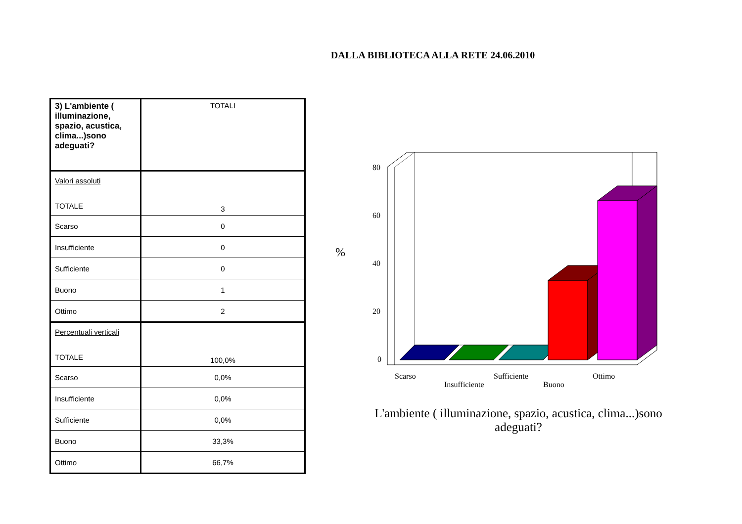DALLA BIBLIOTECA ALLA RETE 24.06.2010
| 3) L'ambiente ( illuminazione, spazio, acustica, clima...)sono adeguati? | TOTALI |
| Valori assoluti TOTALE | 3 |
| Scarso | 0 |
| Insufficiente | 0 |
| Sufficiente | 0 |
| Buono | 1 |
| Ottimo | 2 |
| Percentuali verticali TOTALE | 100,0% |
| Scarso | 0,0% |
| Insufficiente | 0,0% |
| Sufficiente | 0,0% |
| Buono | 33,3% |
| Ottimo | 66,7% |
%
80
60
40
20
0
Scarso
Insufficiente
Sufficiente
Buono
Ottimo
L'ambiente ( illuminazione, spazio, acustica, clima...)sono adeguati?